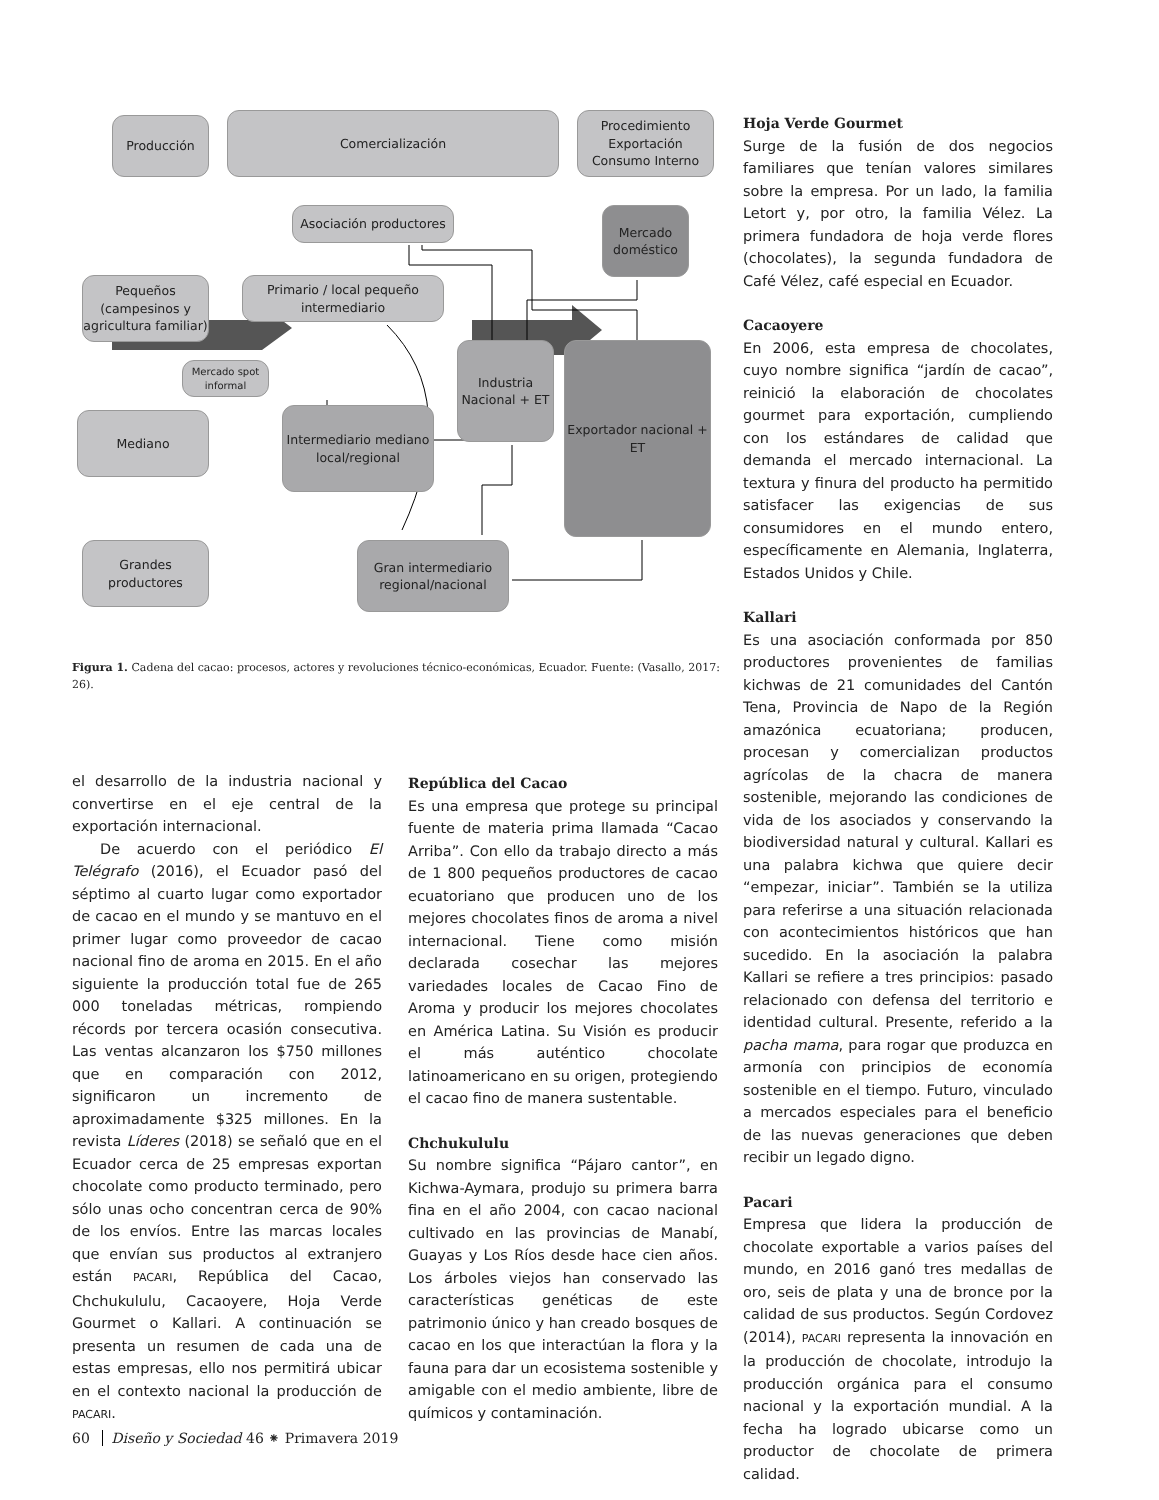Producción Comercialización
Procedimiento Exportación Consumo Interno
Asociación productores
Mercado doméstico
Pequeños (campesinos y agricultura familiar)
Primario / local pequeño intermediario
Mercado spot informal
Industria Nacional + ET
Exportador nacional + ET
Mediano
Intermediario mediano local/regional
Grandes productores
Gran intermediario regional/nacional
Figura 1. Cadena del cacao: procesos, actores y revoluciones técnico-económicas, Ecuador. Fuente: (Vasallo, 2017: 26).
el desarrollo de la industria nacional y convertirse en el eje central de la exportación internacional.
De acuerdo con el periódico El Telégrafo (2016), el Ecuador pasó del séptimo al cuarto lugar como exportador de cacao en el mundo y se mantuvo en el primer lugar como proveedor de cacao nacional fino de aroma en 2015. En el año siguiente la producción total fue de 265 000 toneladas métricas, rompiendo récords por tercera ocasión consecutiva. Las ventas alcanzaron los $750 millones que en comparación con 2012, significaron un incremento de aproximadamente $325 millones. En la revista Líderes (2018) se señaló que en el Ecuador cerca de 25 empresas exportan chocolate como producto terminado, pero sólo unas ocho concentran cerca de 90% de los envíos. Entre las marcas locales que envían sus productos al extranjero están PACARI, República del Cacao, Chchukululu, Cacaoyere, Hoja Verde Gourmet o Kallari. A continuación se presenta un resumen de cada una de estas empresas, ello nos permitirá ubicar en el contexto nacional la producción de PACARI.
República del Cacao
Es una empresa que protege su principal fuente de materia prima llamada “Cacao Arriba”. Con ello da trabajo directo a más de 1 800 pequeños productores de cacao ecuatoriano que producen uno de los mejores chocolates finos de aroma a nivel internacional. Tiene como misión declarada cosechar las mejores variedades locales de Cacao Fino de Aroma y producir los mejores chocolates en América Latina. Su Visión es producir el más auténtico chocolate latinoamericano en su origen, protegiendo el cacao fino de manera sustentable.
Chchukululu
Su nombre significa “Pájaro cantor”, en Kichwa-Aymara, produjo su primera barra fina en el año 2004, con cacao nacional cultivado en las provincias de Manabí, Guayas y Los Ríos desde hace cien años. Los árboles viejos han conservado las características genéticas de este patrimonio único y han creado bosques de cacao en los que interactúan la flora y la fauna para dar un ecosistema sostenible y amigable con el medio ambiente, libre de químicos y contaminación.
Hoja Verde Gourmet
Surge de la fusión de dos negocios familiares que tenían valores similares sobre la empresa. Por un lado, la familia Letort y, por otro, la familia Vélez. La primera fundadora de hoja verde flores (chocolates), la segunda fundadora de Café Vélez, café especial en Ecuador.
Cacaoyere
En 2006, esta empresa de chocolates, cuyo nombre significa “jardín de cacao”, reinició la elaboración de chocolates gourmet para exportación, cumpliendo con los estándares de calidad que demanda el mercado internacional. La textura y finura del producto ha permitido satisfacer las exigencias de sus consumidores en el mundo entero, específicamente en Alemania, Inglaterra, Estados Unidos y Chile.
Kallari
Es una asociación conformada por 850 productores provenientes de familias kichwas de 21 comunidades del Cantón Tena, Provincia de Napo de la Región amazónica ecuatoriana; producen, procesan y comercializan productos agrícolas de la chacra de manera sostenible, mejorando las condiciones de vida de los asociados y conservando la biodiversidad natural y cultural. Kallari es una palabra kichwa que quiere decir “empezar, iniciar”. También se la utiliza para referirse a una situación relacionada con acontecimientos históricos que han sucedido. En la asociación la palabra Kallari se refiere a tres principios: pasado relacionado con defensa del territorio e identidad cultural. Presente, referido a la pacha mama, para rogar que produzca en armonía con principios de economía sostenible en el tiempo. Futuro, vinculado a mercados especiales para el beneficio de las nuevas generaciones que deben recibir un legado digno.
Pacari
Empresa que lidera la producción de chocolate exportable a varios países del mundo, en 2016 ganó tres medallas de oro, seis de plata y una de bronce por la calidad de sus productos. Según Cordovez (2014), PACARI representa la innovación en la producción de chocolate, introdujo la producción orgánica para el consumo nacional y la exportación mundial. A la fecha ha logrado ubicarse como un productor de chocolate de primera calidad.
60 Diseño y Sociedad 46 ⁕ Primavera 2019